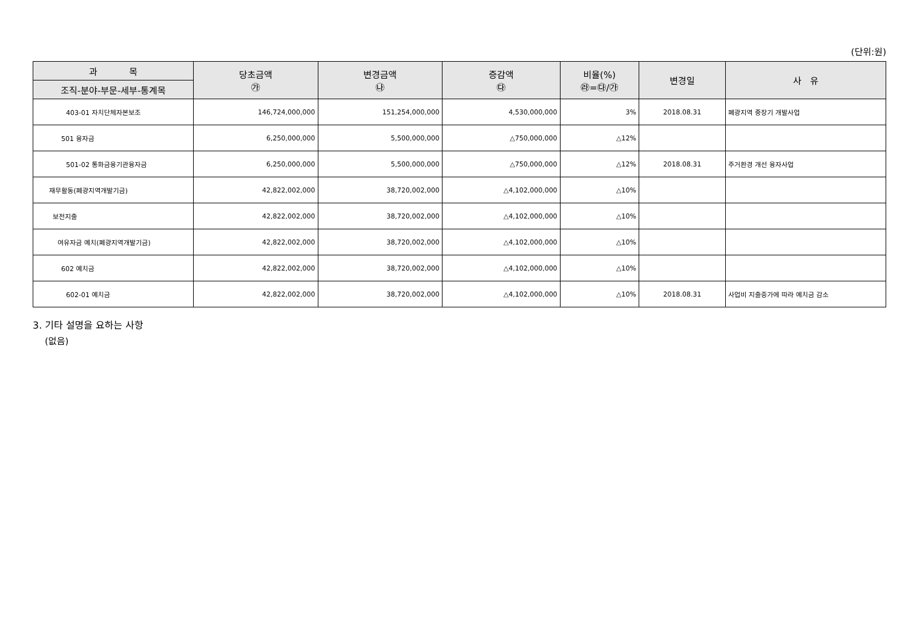(단위:원)
| 과 목 | 당초금액 ㉮ | 변경금액 ㉯ | 증감액 ㉰ | 비율(%) ㉱=㉰/㉮ | 변경일 | 사 유 |
| --- | --- | --- | --- | --- | --- | --- |
| 조직-분야-부문-세부-통계목 | | | | | | |
| 403-01 자치단체자본보조 | 146,724,000,000 | 151,254,000,000 | 4,530,000,000 | 3% | 2018.08.31 | 폐광지역 중장기 개발사업 |
| 501 융자금 | 6,250,000,000 | 5,500,000,000 | △750,000,000 | △12% | | |
| 501-02 통화금융기관융자금 | 6,250,000,000 | 5,500,000,000 | △750,000,000 | △12% | 2018.08.31 | 주거환경 개선 융자사업 |
| 재무활동(폐광지역개발기금) | 42,822,002,000 | 38,720,002,000 | △4,102,000,000 | △10% | | |
| 보전지출 | 42,822,002,000 | 38,720,002,000 | △4,102,000,000 | △10% | | |
| 여유자금 예치(폐광지역개발기금) | 42,822,002,000 | 38,720,002,000 | △4,102,000,000 | △10% | | |
| 602 예치금 | 42,822,002,000 | 38,720,002,000 | △4,102,000,000 | △10% | | |
| 602-01 예치금 | 42,822,002,000 | 38,720,002,000 | △4,102,000,000 | △10% | 2018.08.31 | 사업비 지출증가에 따라 예치금 감소 |
3. 기타 설명을 요하는 사항
(없음)